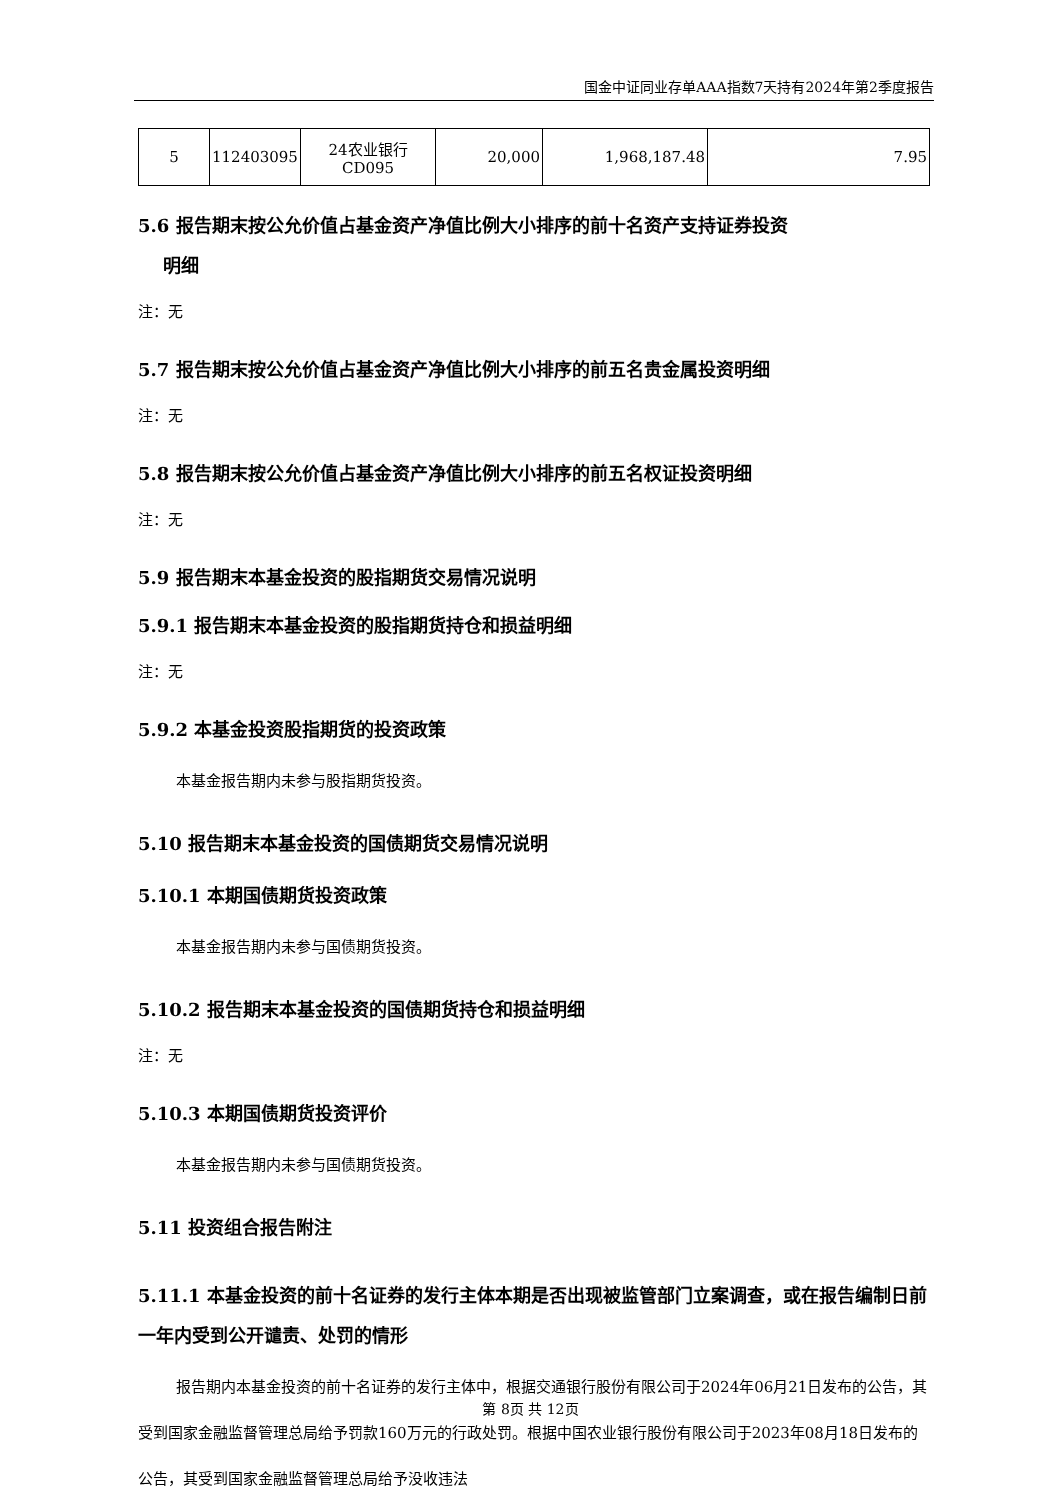国金中证同业存单AAA指数7天持有2024年第2季度报告
| 5 | 112403095 | 24农业银行 CD095 | 20,000 | 1,968,187.48 | 7.95 |
5.6 报告期末按公允价值占基金资产净值比例大小排序的前十名资产支持证券投资
明细
注：无
5.7 报告期末按公允价值占基金资产净值比例大小排序的前五名贵金属投资明细
注：无
5.8 报告期末按公允价值占基金资产净值比例大小排序的前五名权证投资明细
注：无
5.9 报告期末本基金投资的股指期货交易情况说明
5.9.1 报告期末本基金投资的股指期货持仓和损益明细
注：无
5.9.2 本基金投资股指期货的投资政策
本基金报告期内未参与股指期货投资。
5.10 报告期末本基金投资的国债期货交易情况说明
5.10.1 本期国债期货投资政策
本基金报告期内未参与国债期货投资。
5.10.2 报告期末本基金投资的国债期货持仓和损益明细
注：无
5.10.3 本期国债期货投资评价
本基金报告期内未参与国债期货投资。
5.11 投资组合报告附注
5.11.1 本基金投资的前十名证券的发行主体本期是否出现被监管部门立案调查，或在报告编制日前一年内受到公开谴责、处罚的情形
报告期内本基金投资的前十名证券的发行主体中，根据交通银行股份有限公司于2024年06月21日发布的公告，其受到国家金融监督管理总局给予罚款160万元的行政处罚。根据中国农业银行股份有限公司于2023年08月18日发布的公告，其受到国家金融监督管理总局给予没收违法
第 8页 共 12页